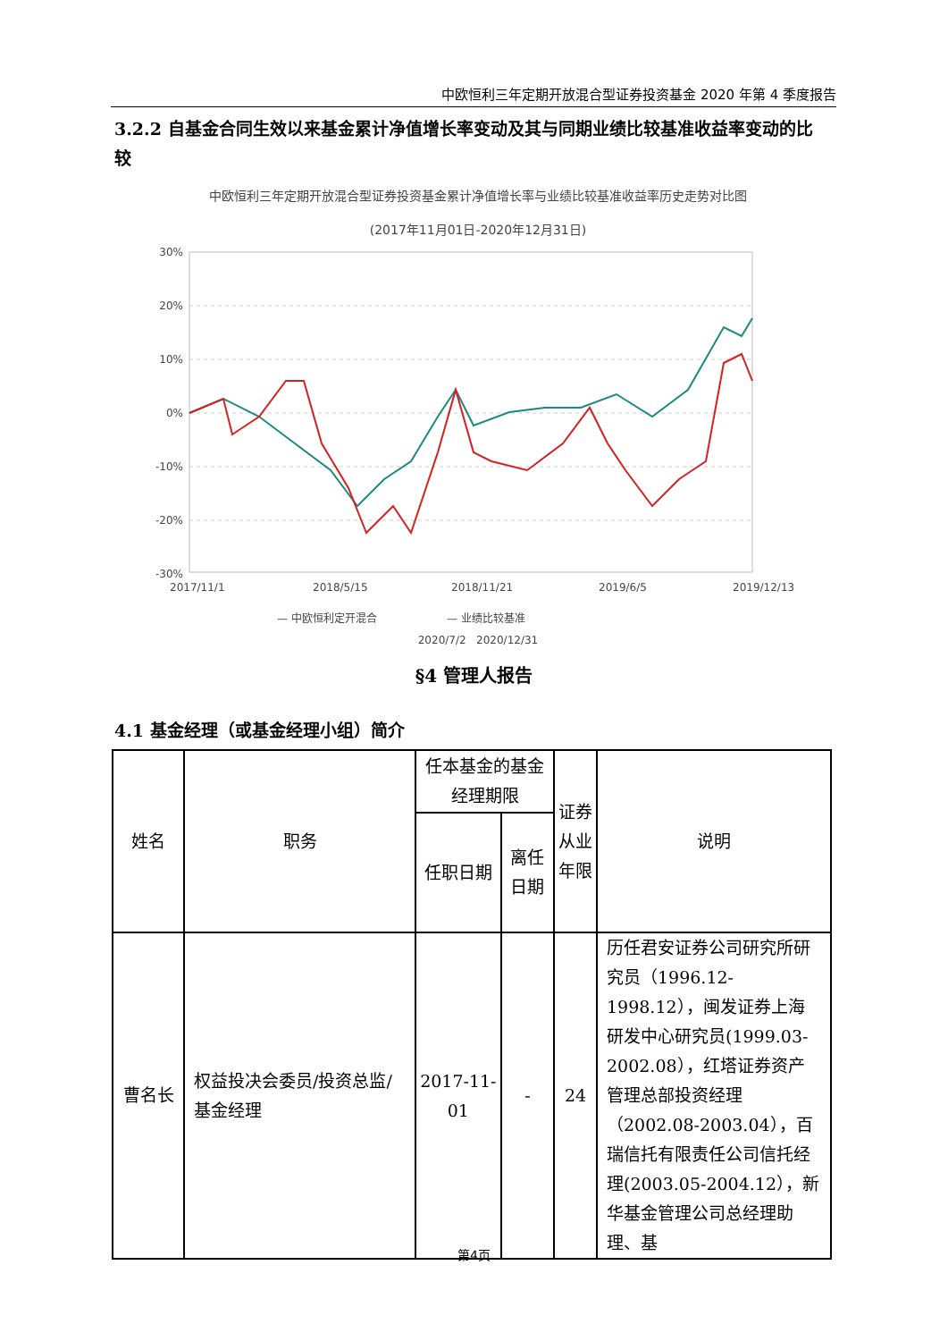中欧恒利三年定期开放混合型证券投资基金 2020 年第 4 季度报告
3.2.2 自基金合同生效以来基金累计净值增长率变动及其与同期业绩比较基准收益率变动的比较
中欧恒利三年定期开放混合型证券投资基金累计净值增长率与业绩比较基准收益率历史走势对比图
(2017年11月01日-2020年12月31日)
30%
20%
10%
0%
-10%
-20%
-30%
2017/11/1
2018/5/15
2018/11/21
2019/6/5
2019/12/13
— 中欧恒利定开混合
— 业绩比较基准
2020/7/2 2020/12/31
§4 管理人报告
4.1 基金经理（或基金经理小组）简介
| 姓名 | 职务 | 任本基金的基金经理期限 | | 证券从业年限 | 说明 |
| --- | --- | --- | --- | --- | --- |
| | | 任职日期 | 离任日期 | | |
| 曹名长 | 权益投决会委员/投资总监/基金经理 | 2017-11-01 | - | 24 | 历任君安证券公司研究所研究员（1996.12-1998.12），闽发证券上海研发中心研究员(1999.03-2002.08），红塔证券资产管理总部投资经理（2002.08-2003.04），百瑞信托有限责任公司信托经理(2003.05-2004.12），新华基金管理公司总经理助理、基 |
第4页